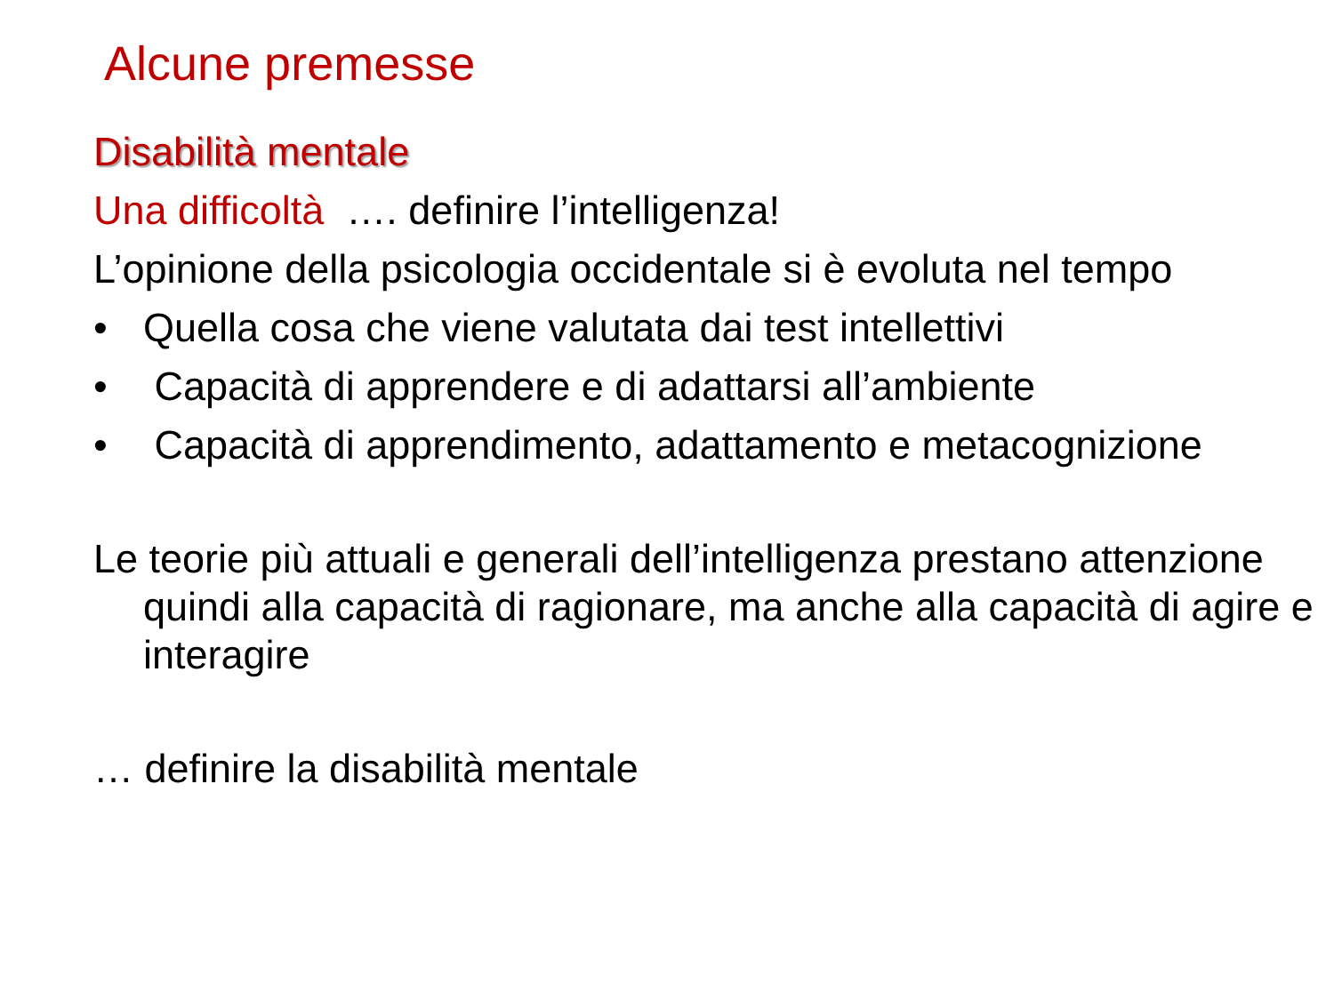Alcune premesse
Disabilità mentale
Una difficoltà …. definire l’intelligenza!
L’opinione della psicologia occidentale si è evoluta nel tempo
• Quella cosa che viene valutata dai test intellettivi
• Capacità di apprendere e di adattarsi all’ambiente
• Capacità di apprendimento, adattamento e metacognizione
Le teorie più attuali e generali dell’intelligenza prestano attenzione quindi alla capacità di ragionare, ma anche alla capacità di agire e interagire
… definire la disabilità mentale